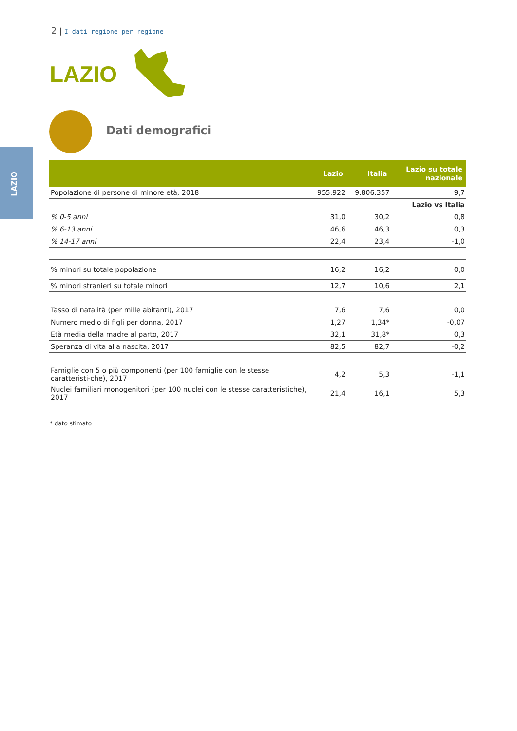LAZIO
2 | I dati regione per regione
LAZIO
Dati demografici
| | Lazio | Italia | Lazio su totale nazionale |
| --- | --- | --- | --- |
| Popolazione di persone di minore età, 2018 | 955.922 | 9.806.357 | 9,7 |
| | | | Lazio vs Italia |
| % 0-5 anni | 31,0 | 30,2 | 0,8 |
| % 6-13 anni | 46,6 | 46,3 | 0,3 |
| % 14-17 anni | 22,4 | 23,4 | -1,0 |
| % minori su totale popolazione | 16,2 | 16,2 | 0,0 |
| % minori stranieri su totale minori | 12,7 | 10,6 | 2,1 |
| Tasso di natalità (per mille abitanti), 2017 | 7,6 | 7,6 | 0,0 |
| Numero medio di figli per donna, 2017 | 1,27 | 1,34* | -0,07 |
| Età media della madre al parto, 2017 | 32,1 | 31,8* | 0,3 |
| Speranza di vita alla nascita, 2017 | 82,5 | 82,7 | -0,2 |
| Famiglie con 5 o più componenti (per 100 famiglie con le stesse caratteristi-che), 2017 | 4,2 | 5,3 | -1,1 |
| Nuclei familiari monogenitori (per 100 nuclei con le stesse caratteristiche), 2017 | 21,4 | 16,1 | 5,3 |
* dato stimato